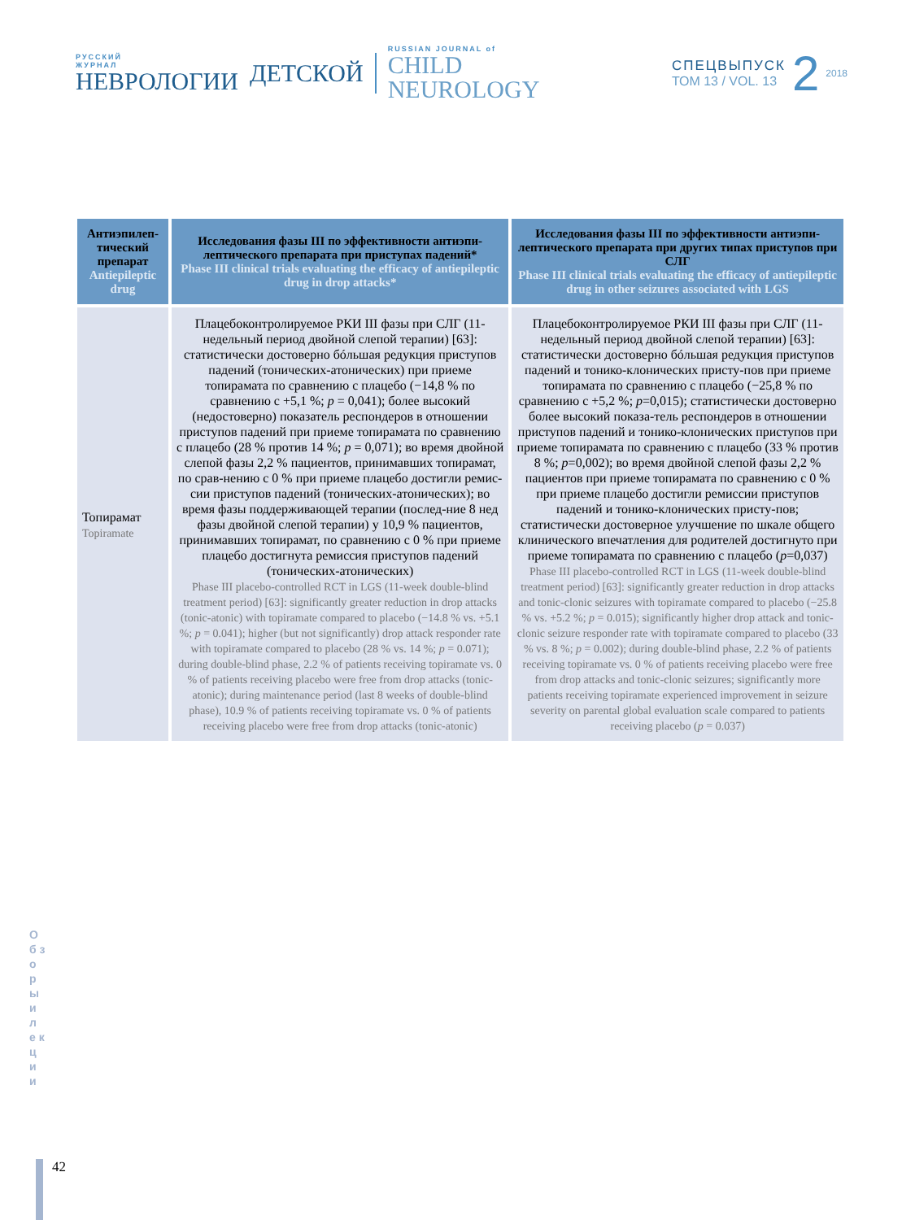РУССКИЙ
ЖУРНАЛ
НЕВРОЛОГИИ
ДЕТСКОЙ
RUSSIAN JOURNAL of
CHILD
NEUROLOGY
СПЕЦВЫПУСК
ТОМ 13 / VOL. 13
2
2018
| Антиэпилеп-тический препарат Antiepileptic drug | Исследования фазы III по эффективности антиэпи-лептического препарата при приступах падений* Phase III clinical trials evaluating the efficacy of antiepileptic drug in drop attacks* | Исследования фазы III по эффективности антиэпи-лептического препарата при других типах приступов при СЛГ Phase III clinical trials evaluating the efficacy of antiepileptic drug in other seizures associated with LGS |
| --- | --- | --- |
| Топирамат Topiramate | Плацебоконтролируемое РКИ III фазы при СЛГ (11-недельный период двойной слепой терапии) [63]: статистически достоверно бóльшая редукция приступов падений (тонических-атонических) при приеме топирамата по сравнению с плацебо (−14,8 % по сравнению с +5,1 %; p = 0,041); более высокий (недостоверно) показатель респондеров в отношении приступов падений при приеме топирамата по сравнению с плацебо (28 % против 14 %; p = 0,071); во время двойной слепой фазы 2,2 % пациентов, принимавших топирамат, по срав-нению с 0 % при приеме плацебо достигли ремис-сии приступов падений (тонических-атонических); во время фазы поддерживающей терапии (послед-ние 8 нед фазы двойной слепой терапии) у 10,9 % пациентов, принимавших топирамат, по сравнению с 0 % при приеме плацебо достигнута ремиссия приступов падений (тонических-атонических) Phase III placebo-controlled RCT in LGS (11-week double-blind treatment period) [63]: significantly greater reduction in drop attacks (tonic-atonic) with topiramate compared to placebo (−14.8 % vs. +5.1 %; p = 0.041); higher (but not significantly) drop attack responder rate with topiramate compared to placebo (28 % vs. 14 %; p = 0.071); during double-blind phase, 2.2 % of patients receiving topiramate vs. 0 % of patients receiving placebo were free from drop attacks (tonic-atonic); during maintenance period (last 8 weeks of double-blind phase), 10.9 % of patients receiving topiramate vs. 0 % of patients receiving placebo were free from drop attacks (tonic-atonic) | Плацебоконтролируемое РКИ III фазы при СЛГ (11-недельный период двойной слепой терапии) [63]: статистически достоверно бóльшая редукция приступов падений и тонико-клонических присту-пов при приеме топирамата по сравнению с плацебо (−25,8 % по сравнению с +5,2 %; p =0,015); статистически достоверно более высокий показа-тель респондеров в отношении приступов падений и тонико-клонических приступов при приеме топирамата по сравнению с плацебо (33 % против 8 %; p =0,002); во время двойной слепой фазы 2,2 % пациентов при приеме топирамата по сравнению с 0 % при приеме плацебо достигли ремиссии приступов падений и тонико-клонических присту-пов; статистически достоверное улучшение по шкале общего клинического впечатления для родителей достигнуто при приеме топирамата по сравнению с плацебо ( p =0,037) Phase III placebo-controlled RCT in LGS (11-week double-blind treatment period) [63]: significantly greater reduction in drop attacks and tonic-clonic seizures with topiramate compared to placebo (−25.8 % vs. +5.2 %; p = 0.015); significantly higher drop attack and tonic-clonic seizure responder rate with topiramate compared to placebo (33 % vs. 8 %; p = 0.002); during double-blind phase, 2.2 % of patients receiving topiramate vs. 0 % of patients receiving placebo were free from drop attacks and tonic-clonic seizures; significantly more patients receiving topiramate experienced improvement in seizure severity on parental global evaluation scale compared to patients receiving placebo ( p = 0.037) |
О б з о р ы и л е к ц и и
42